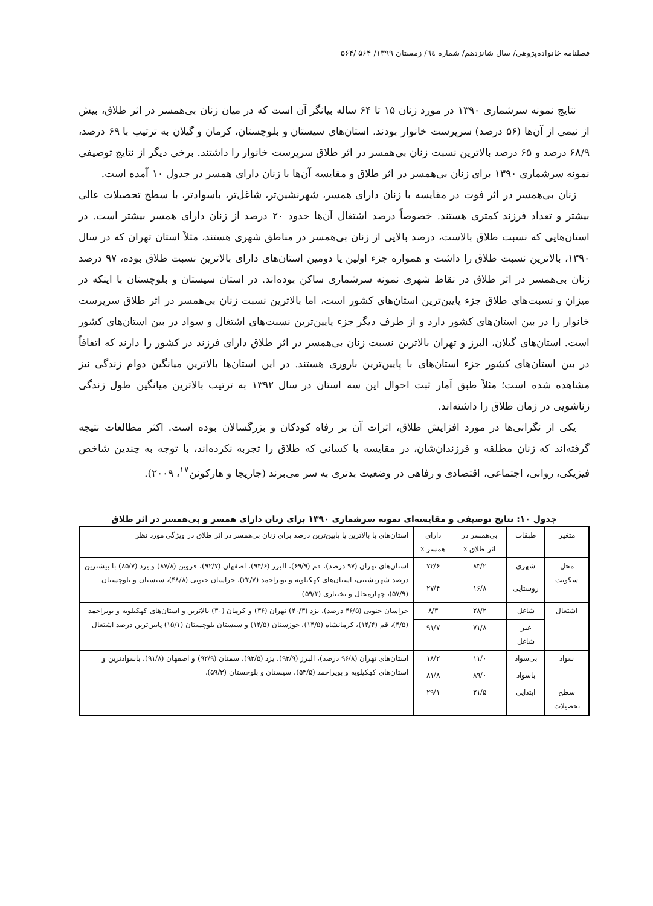فصلنامه خانواده‌پژوهی/ سال شانزدهم/ شماره ٦٤/ زمستان ۱۳۹۹/ ۵۶۴ /۵۶۴
نتایج نمونه سرشماری ۱۳۹۰ در مورد زنان ۱۵ تا ۶۴ ساله بیانگر آن است که در میان زنان بی‌همسر در اثر طلاق، بیش از نیمی از آن‌ها (۵۶ درصد) سرپرست خانوار بودند. استان‌های سیستان و بلوچستان، کرمان و گیلان به ترتیب با ۶۹ درصد، ۶۸/۹ درصد و ۶۵ درصد بالاترین نسبت زنان بی‌همسر در اثر طلاق سرپرست خانوار را داشتند. برخی دیگر از نتایج توصیفی نمونه سرشماری ۱۳۹۰ برای زنان بی‌همسر در اثر طلاق و مقایسه آن‌ها با زنان دارای همسر در جدول ۱۰ آمده است.
زنان بی‌همسر در اثر فوت در مقایسه با زنان دارای همسر، شهرنشین‌تر، شاغل‌تر، باسوادتر، با سطح تحصیلات عالی بیشتر و تعداد فرزند کمتری هستند. خصوصاً درصد اشتغال آن‌ها حدود ۲۰ درصد از زنان دارای همسر بیشتر است. در استان‌هایی که نسبت طلاق بالاست، درصد بالایی از زنان بی‌همسر در مناطق شهری هستند، مثلاً استان تهران که در سال ۱۳۹۰، بالاترین نسبت طلاق را داشت و همواره جزء اولین یا دومین استان‌های دارای بالاترین نسبت طلاق بوده، ۹۷ درصد زنان بی‌همسر در اثر طلاق در نقاط شهری نمونه سرشماری ساکن بوده‌اند. در استان سیستان و بلوچستان با اینکه در میزان و نسبت‌های طلاق جزء پایین‌ترین استان‌های کشور است، اما بالاترین نسبت زنان بی‌همسر در اثر طلاق سرپرست خانوار را در بین استان‌های کشور دارد و از طرف دیگر جزء پایین‌ترین نسبت‌های اشتغال و سواد در بین استان‌های کشور است. استان‌های گیلان، البرز و تهران بالاترین نسبت زنان بی‌همسر در اثر طلاق دارای فرزند در کشور را دارند که اتفاقاً در بین استان‌های کشور جزء استان‌های با پایین‌ترین باروری هستند. در این استان‌ها بالاترین میانگین دوام زندگی نیز مشاهده شده است؛ مثلاً طبق آمار ثبت احوال این سه استان در سال ۱۳۹۲ به ترتیب بالاترین میانگین طول زندگی زناشویی در زمان طلاق را داشته‌اند.
یکی از نگرانی‌ها در مورد افزایش طلاق، اثرات آن بر رفاه کودکان و بزرگسالان بوده است. اکثر مطالعات نتیجه گرفته‌اند که زنان مطلقه و فرزندان‌شان، در مقایسه با کسانی که طلاق را تجربه نکرده‌اند، با توجه به چندین شاخص فیزیکی، روانی، اجتماعی، اقتصادی و رفاهی در وضعیت بدتری به سر می‌برند (جاریجا و هارکونن<sup>۱۷</sup>، ۲۰۰۹).
جدول ۱۰: نتایج توصیفی و مقایسه‌ای نمونه سرشماری ۱۳۹۰ برای زنان دارای همسر و بی‌همسر در اثر طلاق
| متغیر | طبقات | بی‌همسر در اثر طلاق ٪ | دارای همسر ٪ | استان‌های با بالاترین یا پایین‌ترین درصد برای زنان بی‌همسر در اثر طلاق در ویژگی مورد نظر |
| --- | --- | --- | --- | --- |
| محل سکونت | شهری | ۸۳/۲ | ۷۲/۶ | استان‌های تهران (۹۷ درصد)، قم (۶۹/۹)، البرز (۹۴/۶)، اصفهان (۹۲/۷)، قزوین (۸۷/۸) و یزد (۸۵/۷) با بیشترین درصد شهرنشینی، استان‌های کهکیلویه و بویراحمد (۲۲/۷)، خراسان جنوبی (۴۸/۸)، سیستان و بلوچستان (۵۷/۹)، چهارمحال و بختیاری (۵۹/۲) |
| | روستایی | ۱۶/۸ | ۲۷/۴ | |
| اشتغال | شاغل | ۲۸/۲ | ۸/۳ | خراسان جنوبی (۴۶/۵ درصد)، یزد (۴۰/۳) تهران (۳۶) و کرمان (۳۰) بالاترین و استان‌های کهکیلویه و بویراحمد (۴/۵)، قم (۱۴/۴)، کرمانشاه (۱۴/۵)، خوزستان (۱۴/۵) و سیستان بلوچستان (۱۵/۱) پایین‌ترین درصد اشتغال |
| | غیر شاغل | ۷۱/۸ | ۹۱/۷ | |
| سواد | بی‌سواد | ۱۱/۰ | ۱۸/۲ | استان‌های تهران (۹۶/۸ درصد)، البرز (۹۳/۹)، یزد (۹۳/۵)، سمنان (۹۲/۹) و اصفهان (۹۱/۸)، باسوادترین و استان‌های کهکیلویه و بویراحمد (۵۴/۵)، سیستان و بلوچستان (۵۹/۳)، |
| | باسواد | ۸۹/۰ | ۸۱/۸ | |
| سطح تحصیلات | ابتدایی | ۲۱/۵ | ۲۹/۱ | |